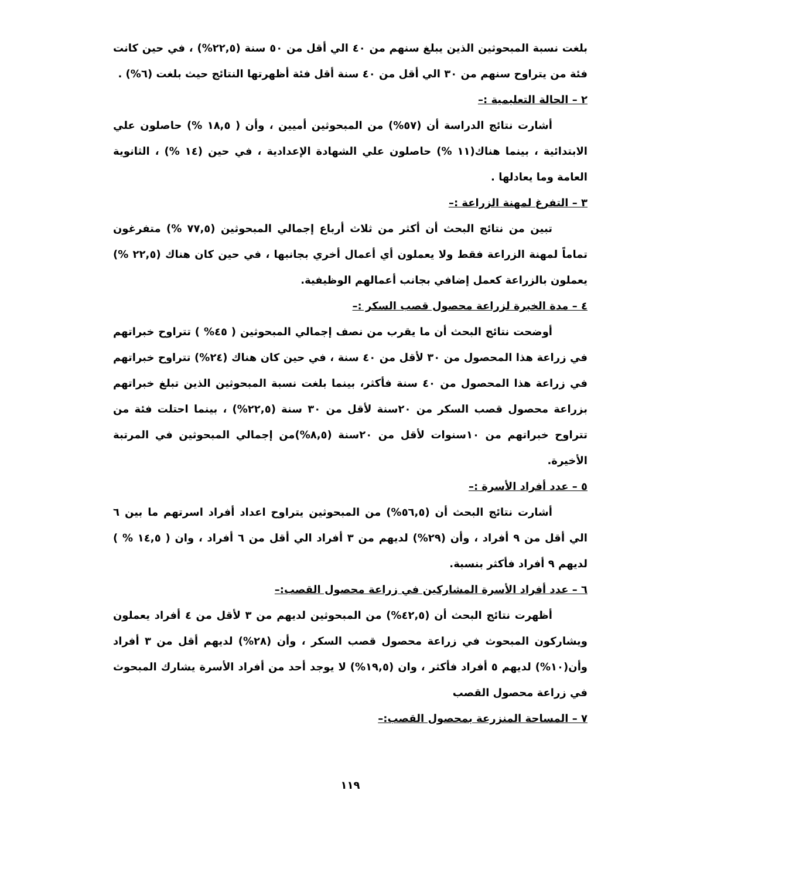بلغت نسبة المبحوثين الذين يبلغ سنهم من ٤٠ الي أقل من ٥٠ سنة (٢٢,٥%) ، في حين كانت فئة من يتراوح سنهم من ٣٠ الي أقل من ٤٠ سنة أقل فئة أظهرتها النتائج حيث بلغت (٦%) .
٢ – الحالة التعليمية :–
أشارت نتائج الدراسة أن (٥٧%) من المبحوثين أميين ، وأن ( ١٨,٥ %) حاصلون علي الابتدائية ، بينما هناك(١١ %) حاصلون علي الشهادة الإعدادية ، في حين (١٤ %) ، الثانوية العامة وما يعادلها .
٣ – التفرغ لمهنة الزراعة :–
تبين من نتائج البحث أن أكثر من ثلاث أرباع إجمالي المبحوثين (٧٧,٥ %) متفرغون تماماً لمهنة الزراعة فقط ولا يعملون أي أعمال أخري بجانبها ، في حين كان هناك (٢٢,٥ %) يعملون بالزراعة كعمل إضافي بجانب أعمالهم الوظيفية.
٤ – مدة الخبرة لزراعة محصول قصب السكر :–
أوضحت نتائج البحث أن ما يقرب من نصف إجمالي المبحوثين ( ٤٥% ) تتراوح خبراتهم في زراعة هذا المحصول من ٣٠ لأقل من ٤٠ سنة ، في حين كان هناك (٢٤%) تتراوح خبراتهم في زراعة هذا المحصول من ٤٠ سنة فأكثر، بينما بلغت نسبة المبحوثين الذين تبلغ خبراتهم بزراعة محصول قصب السكر من ٢٠سنة لأقل من ٣٠ سنة (٢٢,٥%) ، بينما احتلت فئة من تتراوح خبراتهم من ١٠سنوات لأقل من ٢٠سنة (٨,٥%)من إجمالي المبحوثين في المرتبة الأخيرة.
٥ – عدد أفراد الأسرة :–
أشارت نتائج البحث أن (٥٦,٥%) من المبحوثين يتراوح اعداد أفراد اسرتهم ما بين ٦ الي أقل من ٩ أفراد ، وأن (٢٩%) لديهم من ٣ أفراد الي أقل من ٦ أفراد ، وان ( ١٤,٥ % ) لديهم ٩ أفراد فأكثر بنسبة.
٦ – عدد أفراد الأسرة المشاركين في زراعة محصول القصب:–
أظهرت نتائج البحث أن (٤٢,٥%) من المبحوثين لديهم من ٣ لأقل من ٤ أفراد يعملون ويشاركون المبحوث في زراعة محصول قصب السكر ، وأن (٢٨%) لديهم أقل من ٣ أفراد وأن(١٠%) لديهم ٥ أفراد فأكثر ، وان (١٩,٥%) لا يوجد أحد من أفراد الأسرة يشارك المبحوث في زراعة محصول القصب
٧ – المساحة المنزرعة بمحصول القصب:–
١١٩